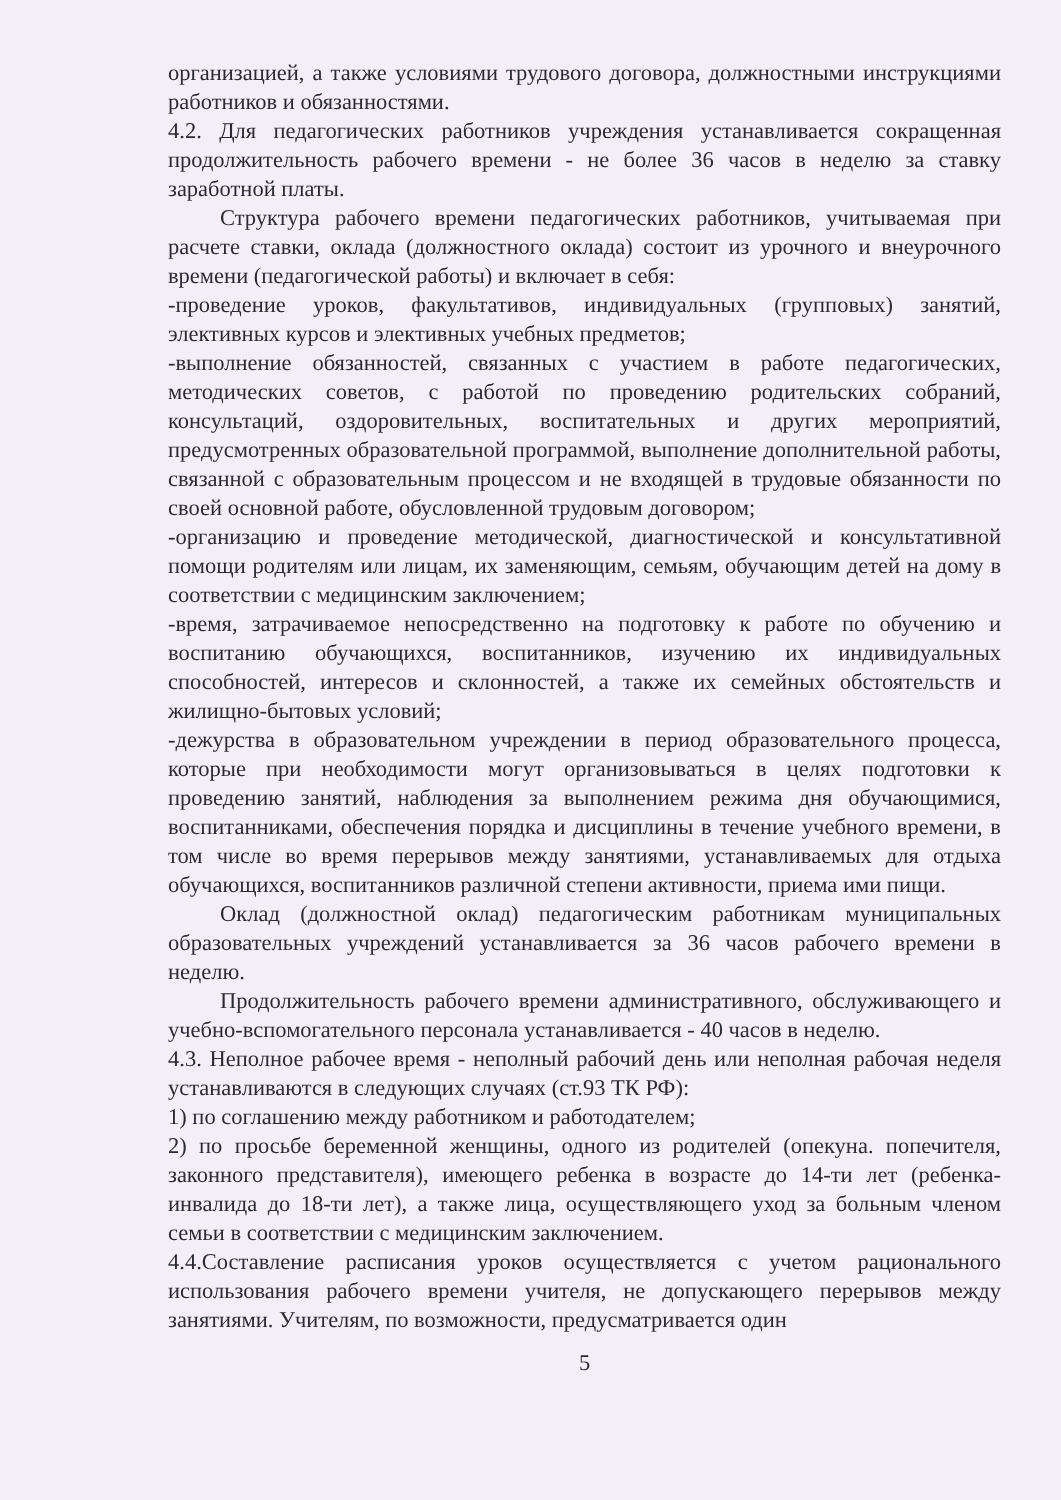организацией, а также условиями трудового договора, должностными инструкциями работников и обязанностями.
4.2. Для педагогических работников учреждения устанавливается сокращенная продолжительность рабочего времени - не более 36 часов в неделю за ставку заработной платы.
Структура рабочего времени педагогических работников, учитываемая при расчете ставки, оклада (должностного оклада) состоит из урочного и внеурочного времени (педагогической работы) и включает в себя:
-проведение уроков, факультативов, индивидуальных (групповых) занятий, элективных курсов и элективных учебных предметов;
-выполнение обязанностей, связанных с участием в работе педагогических, методических советов, с работой по проведению родительских собраний, консультаций, оздоровительных, воспитательных и других мероприятий, предусмотренных образовательной программой, выполнение дополнительной работы, связанной с образовательным процессом и не входящей в трудовые обязанности по своей основной работе, обусловленной трудовым договором;
-организацию и проведение методической, диагностической и консультативной помощи родителям или лицам, их заменяющим, семьям, обучающим детей на дому в соответствии с медицинским заключением;
-время, затрачиваемое непосредственно на подготовку к работе по обучению и воспитанию обучающихся, воспитанников, изучению их индивидуальных способностей, интересов и склонностей, а также их семейных обстоятельств и жилищно-бытовых условий;
-дежурства в образовательном учреждении в период образовательного процесса, которые при необходимости могут организовываться в целях подготовки к проведению занятий, наблюдения за выполнением режима дня обучающимися, воспитанниками, обеспечения порядка и дисциплины в течение учебного времени, в том числе во время перерывов между занятиями, устанавливаемых для отдыха обучающихся, воспитанников различной степени активности, приема ими пищи.
Оклад (должностной оклад) педагогическим работникам муниципальных образовательных учреждений устанавливается за 36 часов рабочего времени в неделю.
Продолжительность рабочего времени административного, обслуживающего и учебно-вспомогательного персонала устанавливается - 40 часов в неделю.
4.3. Неполное рабочее время - неполный рабочий день или неполная рабочая неделя устанавливаются в следующих случаях (ст.93 ТК РФ):
1) по соглашению между работником и работодателем;
2) по просьбе беременной женщины, одного из родителей (опекуна. попечителя, законного представителя), имеющего ребенка в возрасте до 14-ти лет (ребенка-инвалида до 18-ти лет), а также лица, осуществляющего уход за больным членом семьи в соответствии с медицинским заключением.
4.4.Составление расписания уроков осуществляется с учетом рационального использования рабочего времени учителя, не допускающего перерывов между занятиями. Учителям, по возможности, предусматривается один
5